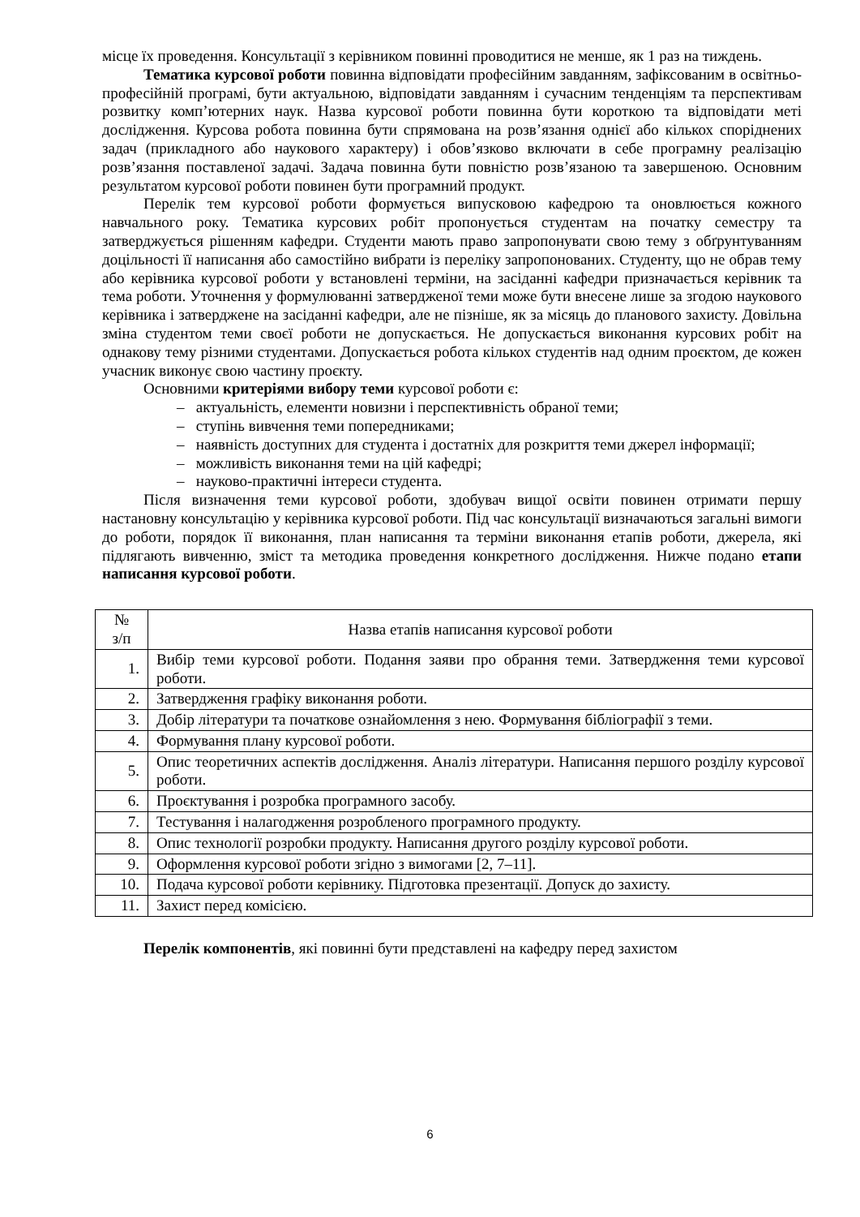місце їх проведення. Консультації з керівником повинні проводитися не менше, як 1 раз на тиждень.
Тематика курсової роботи повинна відповідати професійним завданням, зафіксованим в освітньо-професійній програмі, бути актуальною, відповідати завданням і сучасним тенденціям та перспективам розвитку комп’ютерних наук. Назва курсової роботи повинна бути короткою та відповідати меті дослідження. Курсова робота повинна бути спрямована на розв’язання однієї або кількох споріднених задач (прикладного або наукового характеру) і обов’язково включати в себе програмну реалізацію розв’язання поставленої задачі. Задача повинна бути повністю розв’язаною та завершеною. Основним результатом курсової роботи повинен бути програмний продукт.
Перелік тем курсової роботи формується випусковою кафедрою та оновлюється кожного навчального року. Тематика курсових робіт пропонується студентам на початку семестру та затверджується рішенням кафедри. Студенти мають право запропонувати свою тему з обґрунтуванням доцільності її написання або самостійно вибрати із переліку запропонованих. Студенту, що не обрав тему або керівника курсової роботи у встановлені терміни, на засіданні кафедри призначається керівник та тема роботи. Уточнення у формулюванні затвердженої теми може бути внесене лише за згодою наукового керівника і затверджене на засіданні кафедри, але не пізніше, як за місяць до планового захисту. Довільна зміна студентом теми своєї роботи не допускається. Не допускається виконання курсових робіт на однакову тему різними студентами. Допускається робота кількох студентів над одним проєктом, де кожен учасник виконує свою частину проєкту.
Основними критеріями вибору теми курсової роботи є:
– актуальність, елементи новизни і перспективність обраної теми;
– ступінь вивчення теми попередниками;
– наявність доступних для студента і достатніх для розкриття теми джерел інформації;
– можливість виконання теми на цій кафедрі;
– науково-практичні інтереси студента.
Після визначення теми курсової роботи, здобувач вищої освіти повинен отримати першу настановну консультацію у керівника курсової роботи. Під час консультації визначаються загальні вимоги до роботи, порядок її виконання, план написання та терміни виконання етапів роботи, джерела, які підлягають вивченню, зміст та методика проведення конкретного дослідження. Нижче подано етапи написання курсової роботи.
| № з/п | Назва етапів написання курсової роботи |
| --- | --- |
| 1. | Вибір теми курсової роботи. Подання заяви про обрання теми. Затвердження теми курсової роботи. |
| 2. | Затвердження графіку виконання роботи. |
| 3. | Добір літератури та початкове ознайомлення з нею. Формування бібліографії з теми. |
| 4. | Формування плану курсової роботи. |
| 5. | Опис теоретичних аспектів дослідження. Аналіз літератури. Написання першого розділу курсової роботи. |
| 6. | Проєктування і розробка програмного засобу. |
| 7. | Тестування і налагодження розробленого програмного продукту. |
| 8. | Опис технології розробки продукту. Написання другого розділу курсової роботи. |
| 9. | Оформлення курсової роботи згідно з вимогами [2, 7–11]. |
| 10. | Подача курсової роботи керівнику. Підготовка презентації. Допуск до захисту. |
| 11. | Захист перед комісією. |
Перелік компонентів, які повинні бути представлені на кафедру перед захистом
6